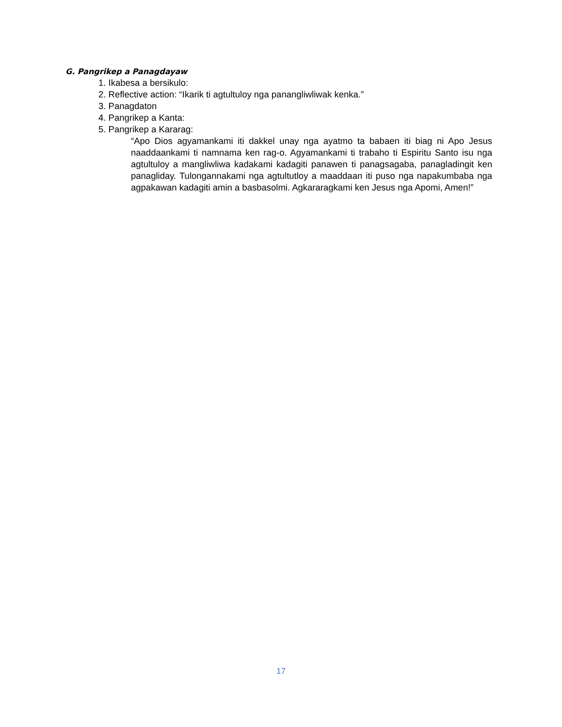G. Pangrikep a Panagdayaw
1. Ikabesa a bersikulo:
2. Reflective action: “Ikarik ti agtultuloy nga panangliwliwak kenka.”
3. Panagdaton
4. Pangrikep a Kanta:
5. Pangrikep a Kararag:
“Apo Dios agyamankami iti dakkel unay nga ayatmo ta babaen iti biag ni Apo Jesus naaddaankami ti namnama ken rag-o. Agyamankami ti trabaho ti Espiritu Santo isu nga agtultuloy a mangliwliwa kadakami kadagiti panawen ti panagsagaba, panagladingit ken panagliday. Tulongannakami nga agtultutloy a maaddaan iti puso nga napakumbaba nga agpakawan kadagiti amin a basbasolmi. Agkararagkami ken Jesus nga Apomi, Amen!”
17